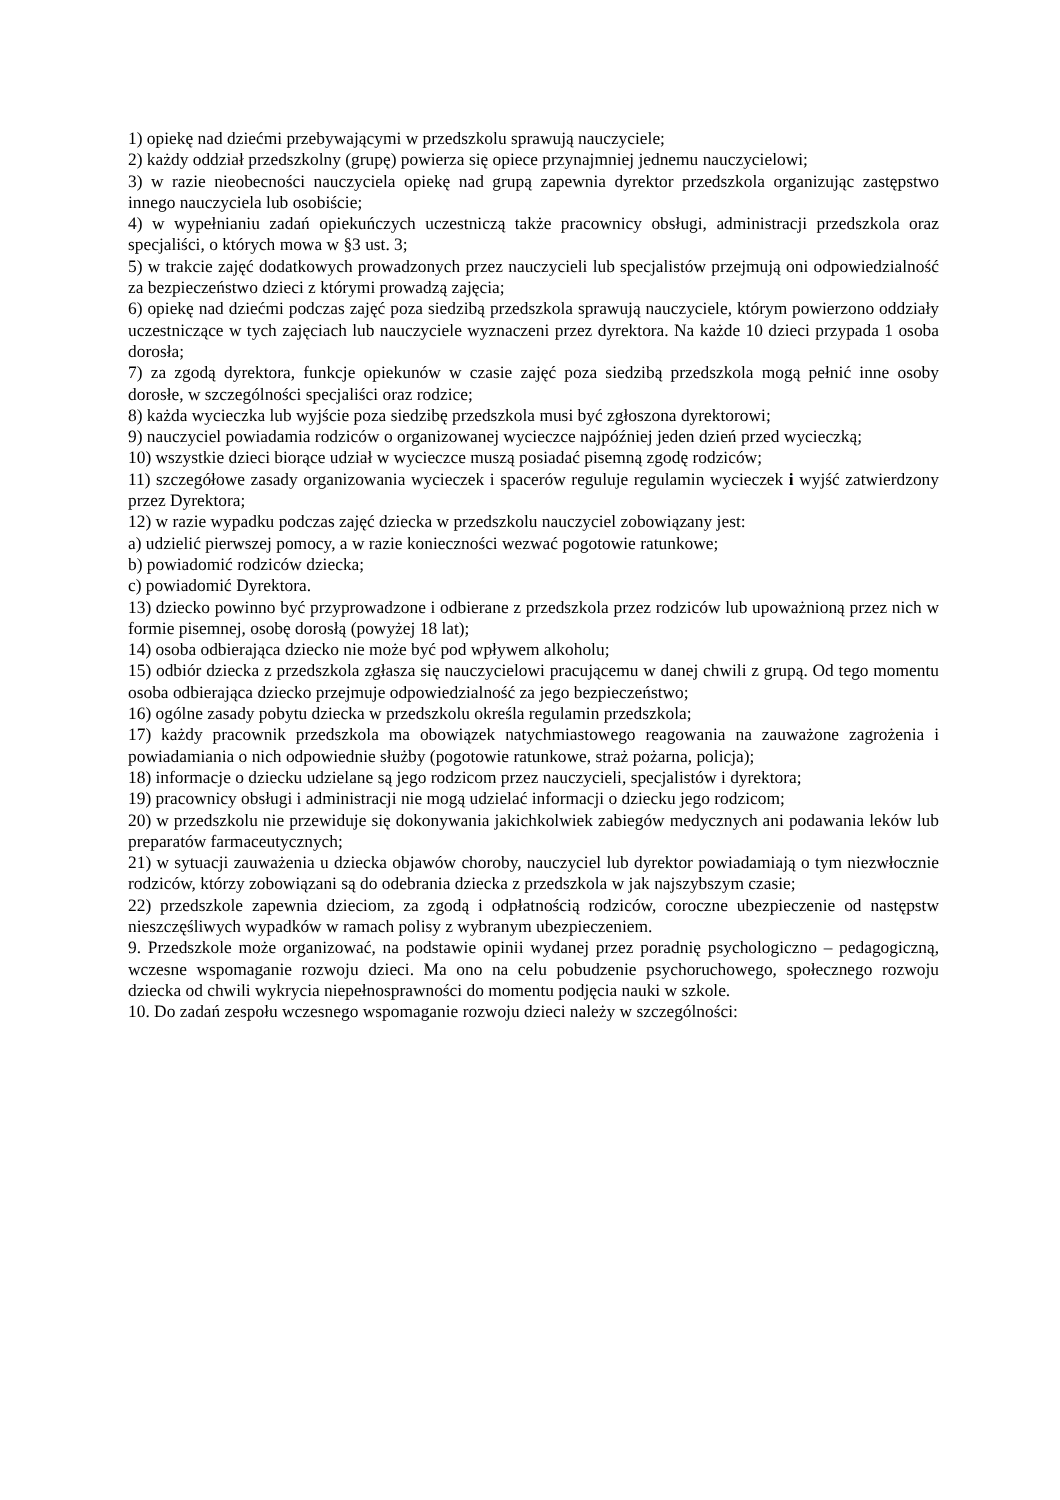1) opiekę nad dziećmi przebywającymi w przedszkolu sprawują nauczyciele;
2) każdy oddział przedszkolny (grupę) powierza się opiece przynajmniej jednemu nauczycielowi;
3) w razie nieobecności nauczyciela opiekę nad grupą zapewnia dyrektor przedszkola organizując zastępstwo innego nauczyciela lub osobiście;
4) w wypełnianiu zadań opiekuńczych uczestniczą także pracownicy obsługi, administracji przedszkola oraz specjaliści, o których mowa w §3 ust. 3;
5) w trakcie zajęć dodatkowych prowadzonych przez nauczycieli lub specjalistów przejmują oni odpowiedzialność za bezpieczeństwo dzieci z którymi prowadzą zajęcia;
6) opiekę nad dziećmi podczas zajęć poza siedzibą przedszkola sprawują nauczyciele, którym powierzono oddziały uczestniczące w tych zajęciach lub nauczyciele wyznaczeni przez dyrektora. Na każde 10 dzieci przypada 1 osoba dorosła;
7) za zgodą dyrektora, funkcje opiekunów w czasie zajęć poza siedzibą przedszkola mogą pełnić inne osoby dorosłe, w szczególności specjaliści oraz rodzice;
8) każda wycieczka lub wyjście poza siedzibę przedszkola musi być zgłoszona dyrektorowi;
9) nauczyciel powiadamia rodziców o organizowanej wycieczce najpóźniej jeden dzień przed wycieczką;
10) wszystkie dzieci biorące udział w wycieczce muszą posiadać pisemną zgodę rodziców;
11) szczegółowe zasady organizowania wycieczek i spacerów reguluje regulamin wycieczek i wyjść zatwierdzony przez Dyrektora;
12) w razie wypadku podczas zajęć dziecka w przedszkolu nauczyciel zobowiązany jest:
a) udzielić pierwszej pomocy, a w razie konieczności wezwać pogotowie ratunkowe;
b) powiadomić rodziców dziecka;
c) powiadomić Dyrektora.
13) dziecko powinno być przyprowadzone i odbierane z przedszkola przez rodziców lub upoważnioną przez nich w formie pisemnej, osobę dorosłą (powyżej 18 lat);
14) osoba odbierająca dziecko nie może być pod wpływem alkoholu;
15) odbiór dziecka z przedszkola zgłasza się nauczycielowi pracującemu w danej chwili z grupą. Od tego momentu osoba odbierająca dziecko przejmuje odpowiedzialność za jego bezpieczeństwo;
16) ogólne zasady pobytu dziecka w przedszkolu określa regulamin przedszkola;
17) każdy pracownik przedszkola ma obowiązek natychmiastowego reagowania na zauważone zagrożenia i powiadamiania o nich odpowiednie służby (pogotowie ratunkowe, straż pożarna, policja);
18) informacje o dziecku udzielane są jego rodzicom przez nauczycieli, specjalistów i dyrektora;
19) pracownicy obsługi i administracji nie mogą udzielać informacji o dziecku jego rodzicom;
20) w przedszkolu nie przewiduje się dokonywania jakichkolwiek zabiegów medycznych ani podawania leków lub preparatów farmaceutycznych;
21) w sytuacji zauważenia u dziecka objawów choroby, nauczyciel lub dyrektor powiadamiają o tym niezwłocznie rodziców, którzy zobowiązani są do odebrania dziecka z przedszkola w jak najszybszym czasie;
22) przedszkole zapewnia dzieciom, za zgodą i odpłatnością rodziców, coroczne ubezpieczenie od następstw nieszczęśliwych wypadków w ramach polisy z wybranym ubezpieczeniem.
9. Przedszkole może organizować, na podstawie opinii wydanej przez poradnię psychologiczno – pedagogiczną, wczesne wspomaganie rozwoju dzieci. Ma ono na celu pobudzenie psychoruchowego, społecznego rozwoju dziecka od chwili wykrycia niepełnosprawności do momentu podjęcia nauki w szkole.
10. Do zadań zespołu wczesnego wspomaganie rozwoju dzieci należy w szczególności: